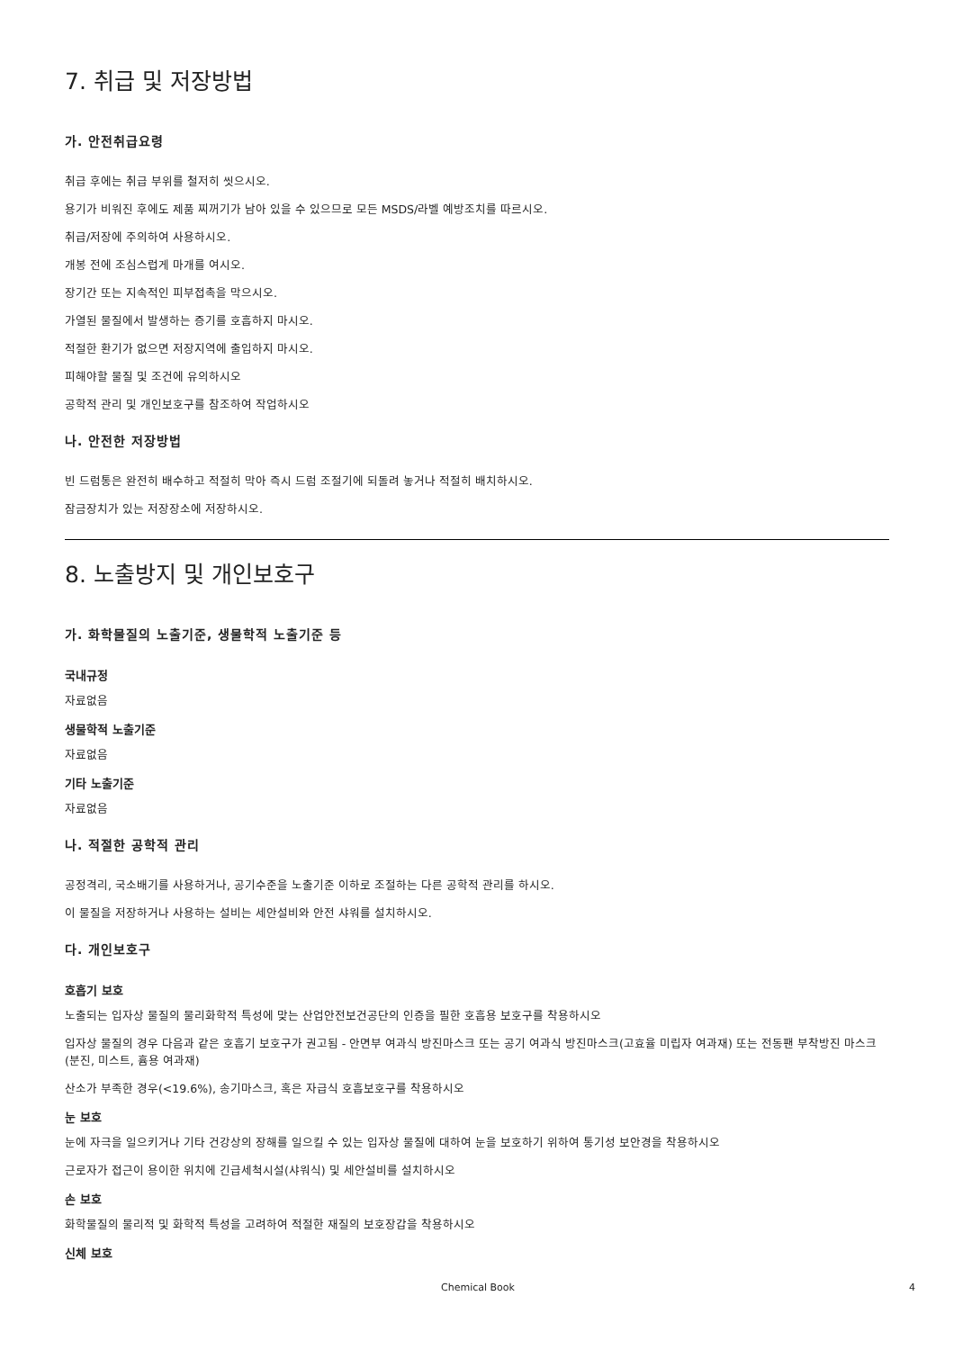7. 취급 및 저장방법
가. 안전취급요령
취급 후에는 취급 부위를 철저히 씻으시오.
용기가 비워진 후에도 제품 찌꺼기가 남아 있을 수 있으므로 모든 MSDS/라벨 예방조치를 따르시오.
취급/저장에 주의하여 사용하시오.
개봉 전에 조심스럽게 마개를 여시오.
장기간 또는 지속적인 피부접촉을 막으시오.
가열된 물질에서 발생하는 증기를 호흡하지 마시오.
적절한 환기가 없으면 저장지역에 출입하지 마시오.
피해야할 물질 및 조건에 유의하시오
공학적 관리 및 개인보호구를 참조하여 작업하시오
나. 안전한 저장방법
빈 드럼통은 완전히 배수하고 적절히 막아 즉시 드럼 조절기에 되돌려 놓거나 적절히 배치하시오.
잠금장치가 있는 저장장소에 저장하시오.
8. 노출방지 및 개인보호구
가. 화학물질의 노출기준, 생물학적 노출기준 등
국내규정
자료없음
생물학적 노출기준
자료없음
기타 노출기준
자료없음
나. 적절한 공학적 관리
공정격리, 국소배기를 사용하거나, 공기수준을 노출기준 이하로 조절하는 다른 공학적 관리를 하시오.
이 물질을 저장하거나 사용하는 설비는 세안설비와 안전 샤워를 설치하시오.
다. 개인보호구
호흡기 보호
노출되는 입자상 물질의 물리화학적 특성에 맞는 산업안전보건공단의 인증을 필한 호흡용 보호구를 착용하시오
입자상 물질의 경우 다음과 같은 호흡기 보호구가 권고됨 - 안면부 여과식 방진마스크 또는 공기 여과식 방진마스크(고효율 미립자 여과재) 또는 전동팬 부착방진 마스크(분진, 미스트, 흄용 여과재)
산소가 부족한 경우(<19.6%), 송기마스크, 혹은 자급식 호흡보호구를 착용하시오
눈 보호
눈에 자극을 일으키거나 기타 건강상의 장해를 일으킬 수 있는 입자상 물질에 대하여 눈을 보호하기 위하여 통기성 보안경을 착용하시오
근로자가 접근이 용이한 위치에 긴급세척시설(샤워식) 및 세안설비를 설치하시오
손 보호
화학물질의 물리적 및 화학적 특성을 고려하여 적절한 재질의 보호장갑을 착용하시오
신체 보호
Chemical Book 4